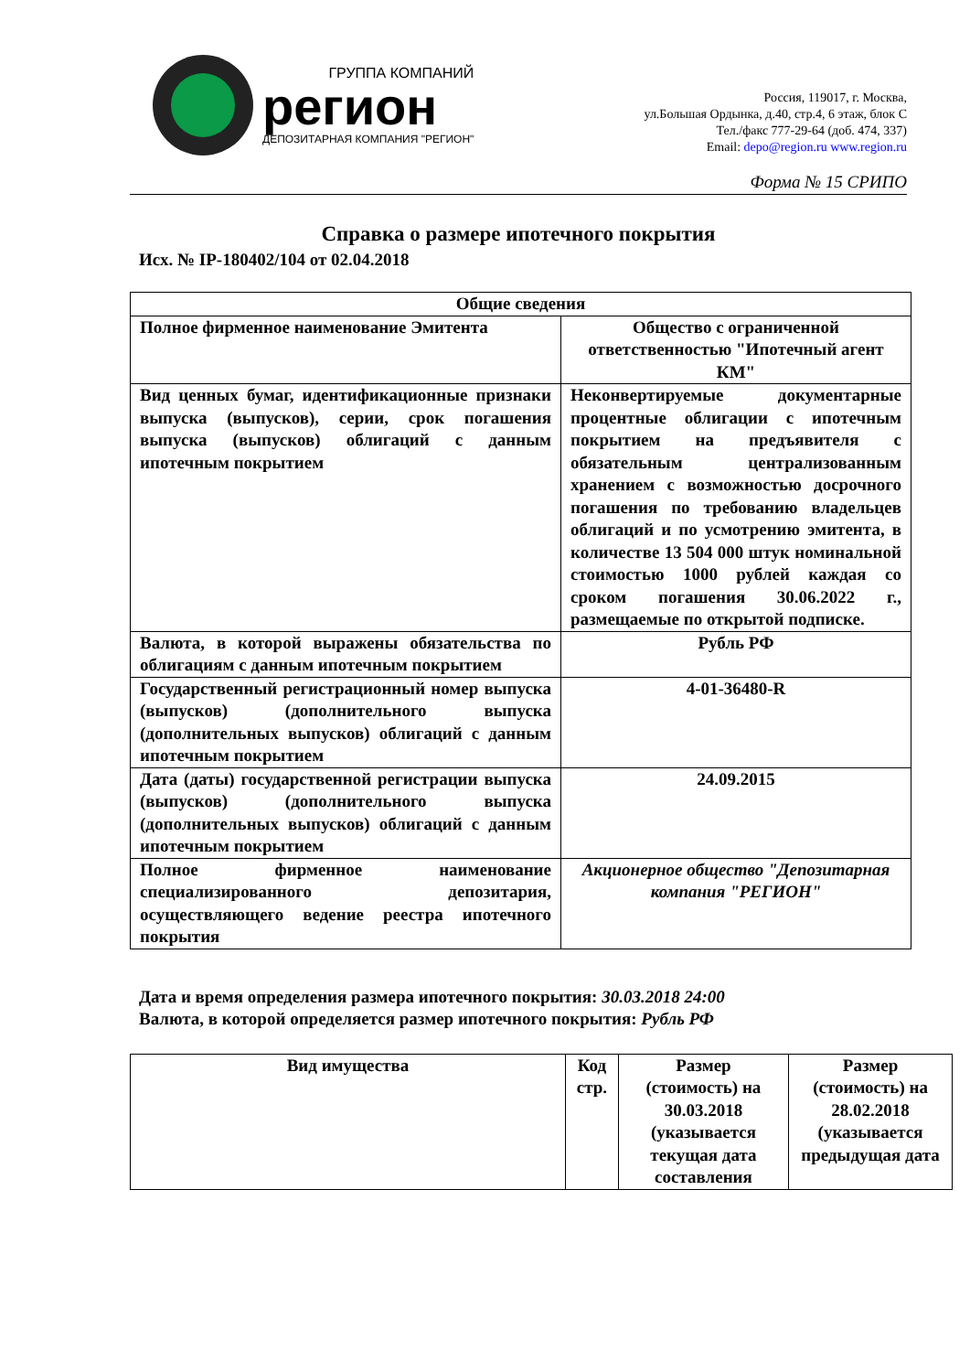ГРУППА КОМПАНИЙ
регион
ДЕПОЗИТАРНАЯ КОМПАНИЯ "РЕГИОН"
Россия, 119017, г. Москва,
ул.Большая Ордынка, д.40, стр.4, 6 этаж, блок С
Тел./факс 777-29-64 (доб. 474, 337)
Email: depo@region.ru www.region.ru
Форма № 15 СРИПО
Справка о размере ипотечного покрытия
Исх. № IP-180402/104 от 02.04.2018
| Общие сведения | |
| --- | --- |
| Полное фирменное наименование Эмитента | Общество с ограниченной ответственностью "Ипотечный агент КМ" |
| Вид ценных бумаг, идентификационные признаки выпуска (выпусков), серии, срок погашения выпуска (выпусков) облигаций с данным ипотечным покрытием | Неконвертируемые документарные процентные облигации с ипотечным покрытием на предъявителя с обязательным централизованным хранением с возможностью досрочного погашения по требованию владельцев облигаций и по усмотрению эмитента, в количестве 13 504 000 штук номинальной стоимостью 1000 рублей каждая со сроком погашения 30.06.2022 г., размещаемые по открытой подписке. |
| Валюта, в которой выражены обязательства по облигациям с данным ипотечным покрытием | Рубль РФ |
| Государственный регистрационный номер выпуска (выпусков) (дополнительного выпуска (дополнительных выпусков) облигаций с данным ипотечным покрытием | 4-01-36480-R |
| Дата (даты) государственной регистрации выпуска (выпусков) (дополнительного выпуска (дополнительных выпусков) облигаций с данным ипотечным покрытием | 24.09.2015 |
| Полное фирменное наименование специализированного депозитария, осуществляющего ведение реестра ипотечного покрытия | Акционерное общество "Депозитарная компания "РЕГИОН" |
Дата и время определения размера ипотечного покрытия: 30.03.2018 24:00
Валюта, в которой определяется размер ипотечного покрытия: Рубль РФ
| Вид имущества | Код стр. | Размер (стоимость) на 30.03.2018 (указывается текущая дата составления | Размер (стоимость) на 28.02.2018 (указывается предыдущая дата |
| --- | --- | --- | --- |